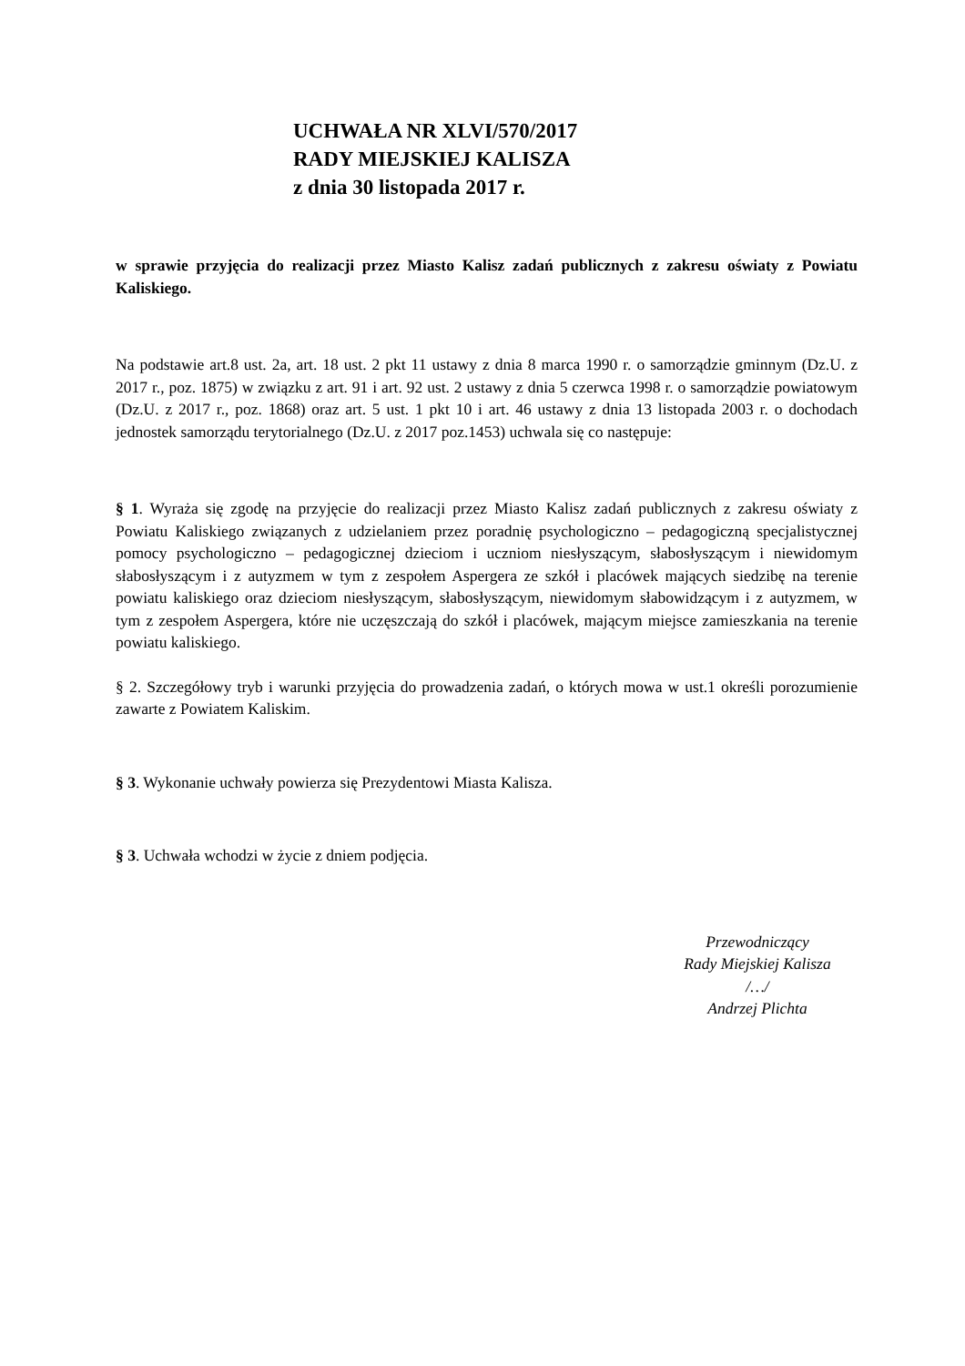UCHWAŁA NR XLVI/570/2017
RADY MIEJSKIEJ KALISZA
z dnia 30 listopada 2017 r.
w sprawie przyjęcia do realizacji przez Miasto Kalisz zadań publicznych z zakresu oświaty z Powiatu Kaliskiego.
Na podstawie art.8 ust. 2a, art. 18 ust. 2 pkt 11 ustawy z dnia 8 marca 1990 r. o samorządzie gminnym (Dz.U. z 2017 r., poz. 1875) w związku z art. 91 i art. 92 ust. 2 ustawy z dnia 5 czerwca 1998 r. o samorządzie powiatowym (Dz.U. z 2017 r., poz. 1868) oraz art. 5 ust. 1 pkt 10 i art. 46 ustawy z dnia 13 listopada 2003 r. o dochodach jednostek samorządu terytorialnego (Dz.U. z 2017 poz.1453) uchwala się co następuje:
§ 1. Wyraża się zgodę na przyjęcie do realizacji przez Miasto Kalisz zadań publicznych z zakresu oświaty z Powiatu Kaliskiego związanych z udzielaniem przez poradnię psychologiczno – pedagogiczną specjalistycznej pomocy psychologiczno – pedagogicznej dzieciom i uczniom niesłyszącym, słabosłyszącym i niewidomym słabosłyszącym i z autyzmem w tym z zespołem Aspergera ze szkół i placówek mających siedzibę na terenie powiatu kaliskiego oraz dzieciom niesłyszącym, słabosłyszącym, niewidomym słabowidzącym i z autyzmem, w tym z zespołem Aspergera, które nie uczęszczają do szkół i placówek, mającym miejsce zamieszkania na terenie powiatu kaliskiego.
§ 2. Szczegółowy tryb i warunki przyjęcia do prowadzenia zadań, o których mowa w ust.1 określi porozumienie zawarte z Powiatem Kaliskim.
§ 3. Wykonanie uchwały powierza się Prezydentowi Miasta Kalisza.
§ 3. Uchwała wchodzi w życie z dniem podjęcia.
Przewodniczący
Rady Miejskiej Kalisza
/…/
Andrzej Plichta